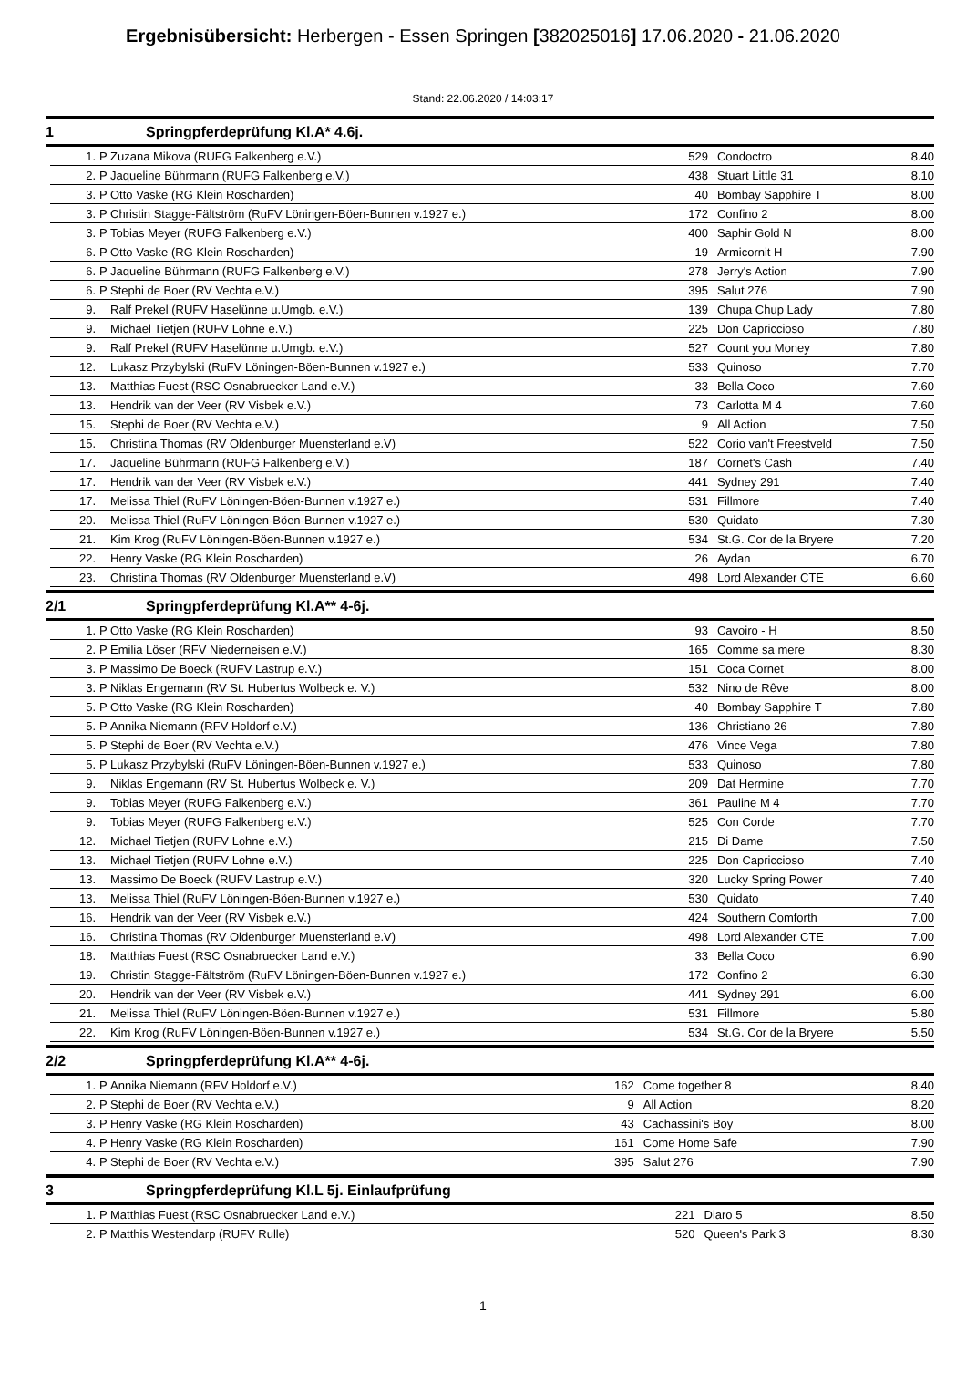Ergebnisübersicht: Herbergen - Essen Springen [382025016] 17.06.2020 - 21.06.2020
Stand: 22.06.2020 / 14:03:17
1 Springpferdeprüfung Kl.A* 4.6j.
| 1. | P | Zuzana Mikova (RUFG Falkenberg e.V.) | 529 | Condoctro | 8.40 |
| 2. | P | Jaqueline Bührmann (RUFG Falkenberg e.V.) | 438 | Stuart Little 31 | 8.10 |
| 3. | P | Otto Vaske (RG Klein Roscharden) | 40 | Bombay Sapphire T | 8.00 |
| 3. | P | Christin Stagge-Fältström (RuFV Löningen-Böen-Bunnen v.1927 e.) | 172 | Confino 2 | 8.00 |
| 3. | P | Tobias Meyer (RUFG Falkenberg e.V.) | 400 | Saphir Gold N | 8.00 |
| 6. | P | Otto Vaske (RG Klein Roscharden) | 19 | Armicornit H | 7.90 |
| 6. | P | Jaqueline Bührmann (RUFG Falkenberg e.V.) | 278 | Jerry's Action | 7.90 |
| 6. | P | Stephi de Boer (RV Vechta e.V.) | 395 | Salut 276 | 7.90 |
| 9. | | Ralf Prekel (RUFV Haselünne u.Umgb. e.V.) | 139 | Chupa Chup Lady | 7.80 |
| 9. | | Michael Tietjen (RUFV Lohne e.V.) | 225 | Don Capriccioso | 7.80 |
| 9. | | Ralf Prekel (RUFV Haselünne u.Umgb. e.V.) | 527 | Count you Money | 7.80 |
| 12. | | Lukasz Przybylski (RuFV Löningen-Böen-Bunnen v.1927 e.) | 533 | Quinoso | 7.70 |
| 13. | | Matthias Fuest (RSC Osnabruecker Land e.V.) | 33 | Bella Coco | 7.60 |
| 13. | | Hendrik van der Veer (RV Visbek e.V.) | 73 | Carlotta M 4 | 7.60 |
| 15. | | Stephi de Boer (RV Vechta e.V.) | 9 | All Action | 7.50 |
| 15. | | Christina Thomas (RV Oldenburger Muensterland e.V) | 522 | Corio van't Freestveld | 7.50 |
| 17. | | Jaqueline Bührmann (RUFG Falkenberg e.V.) | 187 | Cornet's Cash | 7.40 |
| 17. | | Hendrik van der Veer (RV Visbek e.V.) | 441 | Sydney 291 | 7.40 |
| 17. | | Melissa Thiel (RuFV Löningen-Böen-Bunnen v.1927 e.) | 531 | Fillmore | 7.40 |
| 20. | | Melissa Thiel (RuFV Löningen-Böen-Bunnen v.1927 e.) | 530 | Quidato | 7.30 |
| 21. | | Kim Krog (RuFV Löningen-Böen-Bunnen v.1927 e.) | 534 | St.G. Cor de la Bryere | 7.20 |
| 22. | | Henry Vaske (RG Klein Roscharden) | 26 | Aydan | 6.70 |
| 23. | | Christina Thomas (RV Oldenburger Muensterland e.V) | 498 | Lord Alexander CTE | 6.60 |
2/1 Springpferdeprüfung Kl.A** 4-6j.
| 1. | P | Otto Vaske (RG Klein Roscharden) | 93 | Cavoiro - H | 8.50 |
| 2. | P | Emilia Löser (RFV Niederneisen e.V.) | 165 | Comme sa mere | 8.30 |
| 3. | P | Massimo De Boeck (RUFV Lastrup e.V.) | 151 | Coca Cornet | 8.00 |
| 3. | P | Niklas Engemann (RV St. Hubertus Wolbeck e. V.) | 532 | Nino de Rêve | 8.00 |
| 5. | P | Otto Vaske (RG Klein Roscharden) | 40 | Bombay Sapphire T | 7.80 |
| 5. | P | Annika Niemann (RFV Holdorf e.V.) | 136 | Christiano 26 | 7.80 |
| 5. | P | Stephi de Boer (RV Vechta e.V.) | 476 | Vince Vega | 7.80 |
| 5. | P | Lukasz Przybylski (RuFV Löningen-Böen-Bunnen v.1927 e.) | 533 | Quinoso | 7.80 |
| 9. | | Niklas Engemann (RV St. Hubertus Wolbeck e. V.) | 209 | Dat Hermine | 7.70 |
| 9. | | Tobias Meyer (RUFG Falkenberg e.V.) | 361 | Pauline M 4 | 7.70 |
| 9. | | Tobias Meyer (RUFG Falkenberg e.V.) | 525 | Con Corde | 7.70 |
| 12. | | Michael Tietjen (RUFV Lohne e.V.) | 215 | Di Dame | 7.50 |
| 13. | | Michael Tietjen (RUFV Lohne e.V.) | 225 | Don Capriccioso | 7.40 |
| 13. | | Massimo De Boeck (RUFV Lastrup e.V.) | 320 | Lucky Spring Power | 7.40 |
| 13. | | Melissa Thiel (RuFV Löningen-Böen-Bunnen v.1927 e.) | 530 | Quidato | 7.40 |
| 16. | | Hendrik van der Veer (RV Visbek e.V.) | 424 | Southern Comforth | 7.00 |
| 16. | | Christina Thomas (RV Oldenburger Muensterland e.V) | 498 | Lord Alexander CTE | 7.00 |
| 18. | | Matthias Fuest (RSC Osnabruecker Land e.V.) | 33 | Bella Coco | 6.90 |
| 19. | | Christin Stagge-Fältström (RuFV Löningen-Böen-Bunnen v.1927 e.) | 172 | Confino 2 | 6.30 |
| 20. | | Hendrik van der Veer (RV Visbek e.V.) | 441 | Sydney 291 | 6.00 |
| 21. | | Melissa Thiel (RuFV Löningen-Böen-Bunnen v.1927 e.) | 531 | Fillmore | 5.80 |
| 22. | | Kim Krog (RuFV Löningen-Böen-Bunnen v.1927 e.) | 534 | St.G. Cor de la Bryere | 5.50 |
2/2 Springpferdeprüfung Kl.A** 4-6j.
| 1. | P | Annika Niemann (RFV Holdorf e.V.) | 162 | Come together 8 | 8.40 |
| 2. | P | Stephi de Boer (RV Vechta e.V.) | 9 | All Action | 8.20 |
| 3. | P | Henry Vaske (RG Klein Roscharden) | 43 | Cachassini's Boy | 8.00 |
| 4. | P | Henry Vaske (RG Klein Roscharden) | 161 | Come Home Safe | 7.90 |
| 4. | P | Stephi de Boer (RV Vechta e.V.) | 395 | Salut 276 | 7.90 |
3 Springpferdeprüfung Kl.L 5j. Einlaufprüfung
| 1. | P | Matthias Fuest (RSC Osnabruecker Land e.V.) | 221 | Diaro 5 | 8.50 |
| 2. | P | Matthis Westendarp (RUFV Rulle) | 520 | Queen's Park 3 | 8.30 |
1